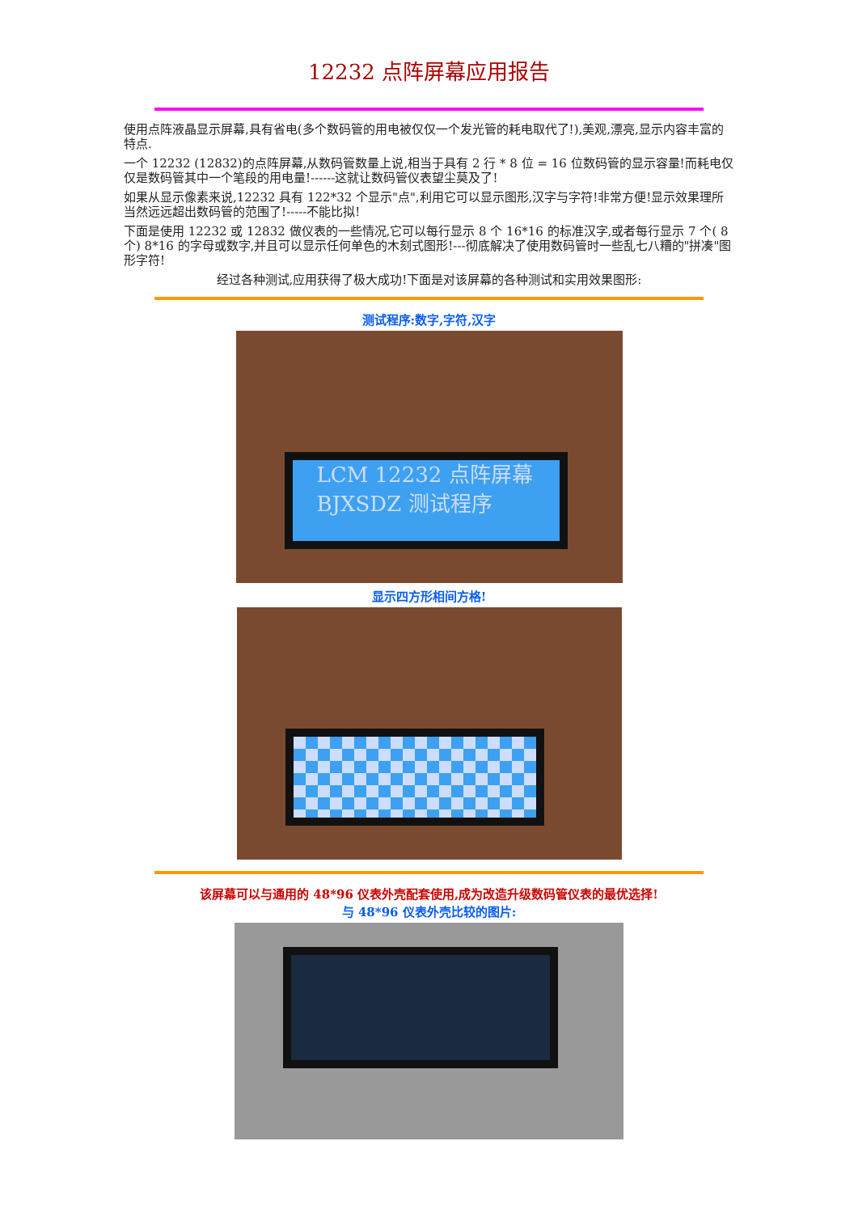12232 点阵屏幕应用报告
使用点阵液晶显示屏幕,具有省电(多个数码管的用电被仅仅一个发光管的耗电取代了!),美观,漂亮,显示内容丰富的特点.
一个 12232 (12832)的点阵屏幕,从数码管数量上说,相当于具有 2 行 * 8 位 = 16 位数码管的显示容量!而耗电仅仅是数码管其中一个笔段的用电量!------这就让数码管仪表望尘莫及了!
如果从显示像素来说,12232 具有 122*32 个显示"点",利用它可以显示图形,汉字与字符!非常方便!显示效果理所当然远远超出数码管的范围了!-----不能比拟!
下面是使用 12232 或 12832 做仪表的一些情况,它可以每行显示 8 个 16*16 的标准汉字,或者每行显示 7 个( 8 个) 8*16 的字母或数字,并且可以显示任何单色的木刻式图形!---彻底解决了使用数码管时一些乱七八糟的"拼凑"图形字符!
经过各种测试,应用获得了极大成功!下面是对该屏幕的各种测试和实用效果图形:
测试程序:数字,字符,汉字
LCM 12232 点阵屏幕
BJXSDZ 测试程序
显示四方形相间方格!
该屏幕可以与通用的 48*96 仪表外壳配套使用,成为改造升级数码管仪表的最优选择!
与 48*96 仪表外壳比较的图片: